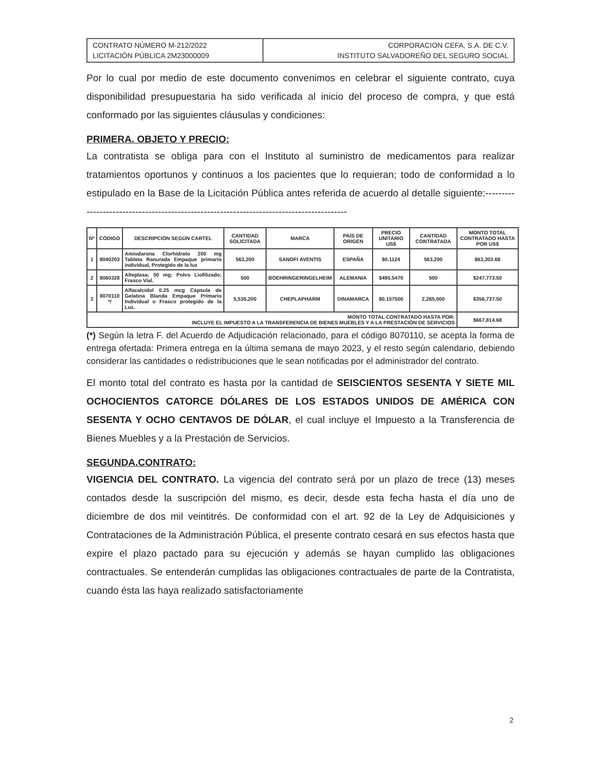| CONTRATO NÚMERO M-212/2022 LICITACIÓN PÚBLICA 2M23000009 | CORPORACION CEFA, S.A. DE C.V. INSTITUTO SALVADOREÑO DEL SEGURO SOCIAL |
Por lo cual por medio de este documento convenimos en celebrar el siguiente contrato, cuya disponibilidad presupuestaria ha sido verificada al inicio del proceso de compra, y que está conformado por las siguientes cláusulas y condiciones:
PRIMERA. OBJETO Y PRECIO:
La contratista se obliga para con el Instituto al suministro de medicamentos para realizar tratamientos oportunos y continuos a los pacientes que lo requieran; todo de conformidad a lo estipulado en la Base de la Licitación Pública antes referida de acuerdo al detalle siguiente:-----------------------------------------------------------------------------------------
| Nº | CÓDIGO | DESCRIPCIÓN SEGÚN CARTEL | CANTIDAD SOLICITADA | MARCA | PAÍS DE ORIGEN | PRECIO UNITARIO US$ | CANTIDAD CONTRATADA | MONTO TOTAL CONTRATADO HASTA POR US$ |
| --- | --- | --- | --- | --- | --- | --- | --- | --- |
| 1 | 8040203 | Amiodarona Clorhidrato 200 mg Tableta Ranurada Empaque primario individual, Protegido de la luz | 563,200 | SANOFI AVENTIS | ESPAÑA | $0.1124 | 563,200 | $63,303.68 |
| 2 | 8060328 | Alteplasa; 50 mg; Polvo Liofilizado; Frasco Vial. | 500 | BOEHRINGERINGELHEIM | ALEMANIA | $495.5470 | 500 | $247,773.50 |
| 3 | 8070110 */ | Alfacalcidol 0.25 mcg Cápsula de Gelatina Blanda Empaque Primario Individual o Frasco protegido de la Luz. | 5,535,200 | CHEPLAPHARM | DINAMARCA | $0.157500 | 2,265,000 | $356,737.50 |
| MONTO TOTAL CONTRATADO HASTA POR: INCLUYE EL IMPUESTO A LA TRANSFERENCIA DE BIENES MUEBLES Y A LA PRESTACIÓN DE SERVICIOS | | | | | | | | $667,814.68 |
(*) Según la letra F. del Acuerdo de Adjudicación relacionado, para el código 8070110, se acepta la forma de entrega ofertada: Primera entrega en la última semana de mayo 2023, y el resto según calendario, debiendo considerar las cantidades o redistribuciones que le sean notificadas por el administrador del contrato.
El monto total del contrato es hasta por la cantidad de SEISCIENTOS SESENTA Y SIETE MIL OCHOCIENTOS CATORCE DÓLARES DE LOS ESTADOS UNIDOS DE AMÉRICA CON SESENTA Y OCHO CENTAVOS DE DÓLAR, el cual incluye el Impuesto a la Transferencia de Bienes Muebles y a la Prestación de Servicios.
SEGUNDA.CONTRATO:
VIGENCIA DEL CONTRATO. La vigencia del contrato será por un plazo de trece (13) meses contados desde la suscripción del mismo, es decir, desde esta fecha hasta el día uno de diciembre de dos mil veintitrés. De conformidad con el art. 92 de la Ley de Adquisiciones y Contrataciones de la Administración Pública, el presente contrato cesará en sus efectos hasta que expire el plazo pactado para su ejecución y además se hayan cumplido las obligaciones contractuales. Se entenderán cumplidas las obligaciones contractuales de parte de la Contratista, cuando ésta las haya realizado satisfactoriamente
2